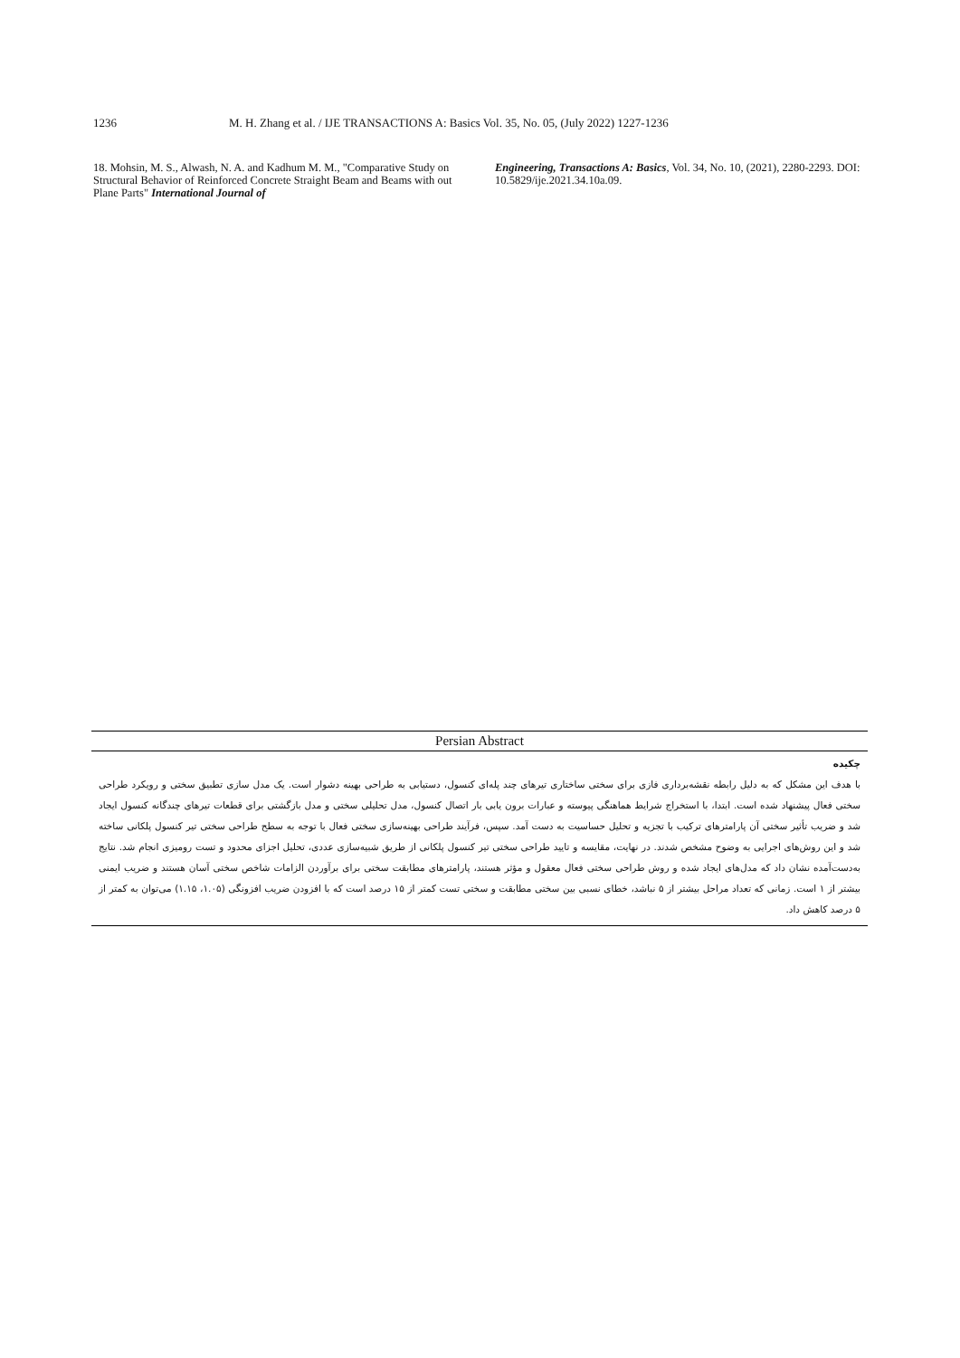1236 M. H. Zhang et al. / IJE TRANSACTIONS A: Basics Vol. 35, No. 05, (July 2022) 1227-1236
18. Mohsin, M. S., Alwash, N. A. and Kadhum M. M., "Comparative Study on Structural Behavior of Reinforced Concrete Straight Beam and Beams with out Plane Parts" International Journal of
Engineering, Transactions A: Basics, Vol. 34, No. 10, (2021), 2280-2293. DOI: 10.5829/ije.2021.34.10a.09.
Persian Abstract
چکیده
با هدف این مشکل که به دلیل رابطه نقشه‌برداری فازی برای سختی ساختاری تیرهای چند پله‌ای کنسول، دستیابی به طراحی بهینه دشوار است. یک مدل سازی تطبیق سختی و رویکرد طراحی سختی فعال پیشنهاد شده است. ابتدا، با استخراج شرایط هماهنگی پیوسته و عبارات برون یابی بار اتصال کنسول، مدل تحلیلی سختی و مدل بازگشتی برای قطعات تیرهای چندگانه کنسول ایجاد شد و ضریب تأثیر سختی آن پارامترهای ترکیب با تجزیه و تحلیل حساسیت به دست آمد. سپس، فرآیند طراحی بهینه‌سازی سختی فعال با توجه به سطح طراحی سختی تیر کنسول پلکانی ساخته شد و این روش‌های اجرایی به وضوح مشخص شدند. در نهایت، مقایسه و تایید طراحی سختی تیر کنسول پلکانی از طریق شبیه‌سازی عددی، تحلیل اجزای محدود و تست رومیزی انجام شد. نتایج به‌دست‌آمده نشان داد که مدل‌های ایجاد شده و روش طراحی سختی فعال معقول و مؤثر هستند، پارامترهای مطابقت سختی برای برآوردن الزامات شاخص سختی آسان هستند و ضریب ایمنی بیشتر از ۱ است. زمانی که تعداد مراحل بیشتر از ۵ نباشد، خطای نسبی بین سختی مطابقت و سختی تست کمتر از ۱۵ درصد است که با افزودن ضریب افزونگی (۱.۰۵، ۱.۱۵) می‌توان به کمتر از ۵ درصد کاهش داد.